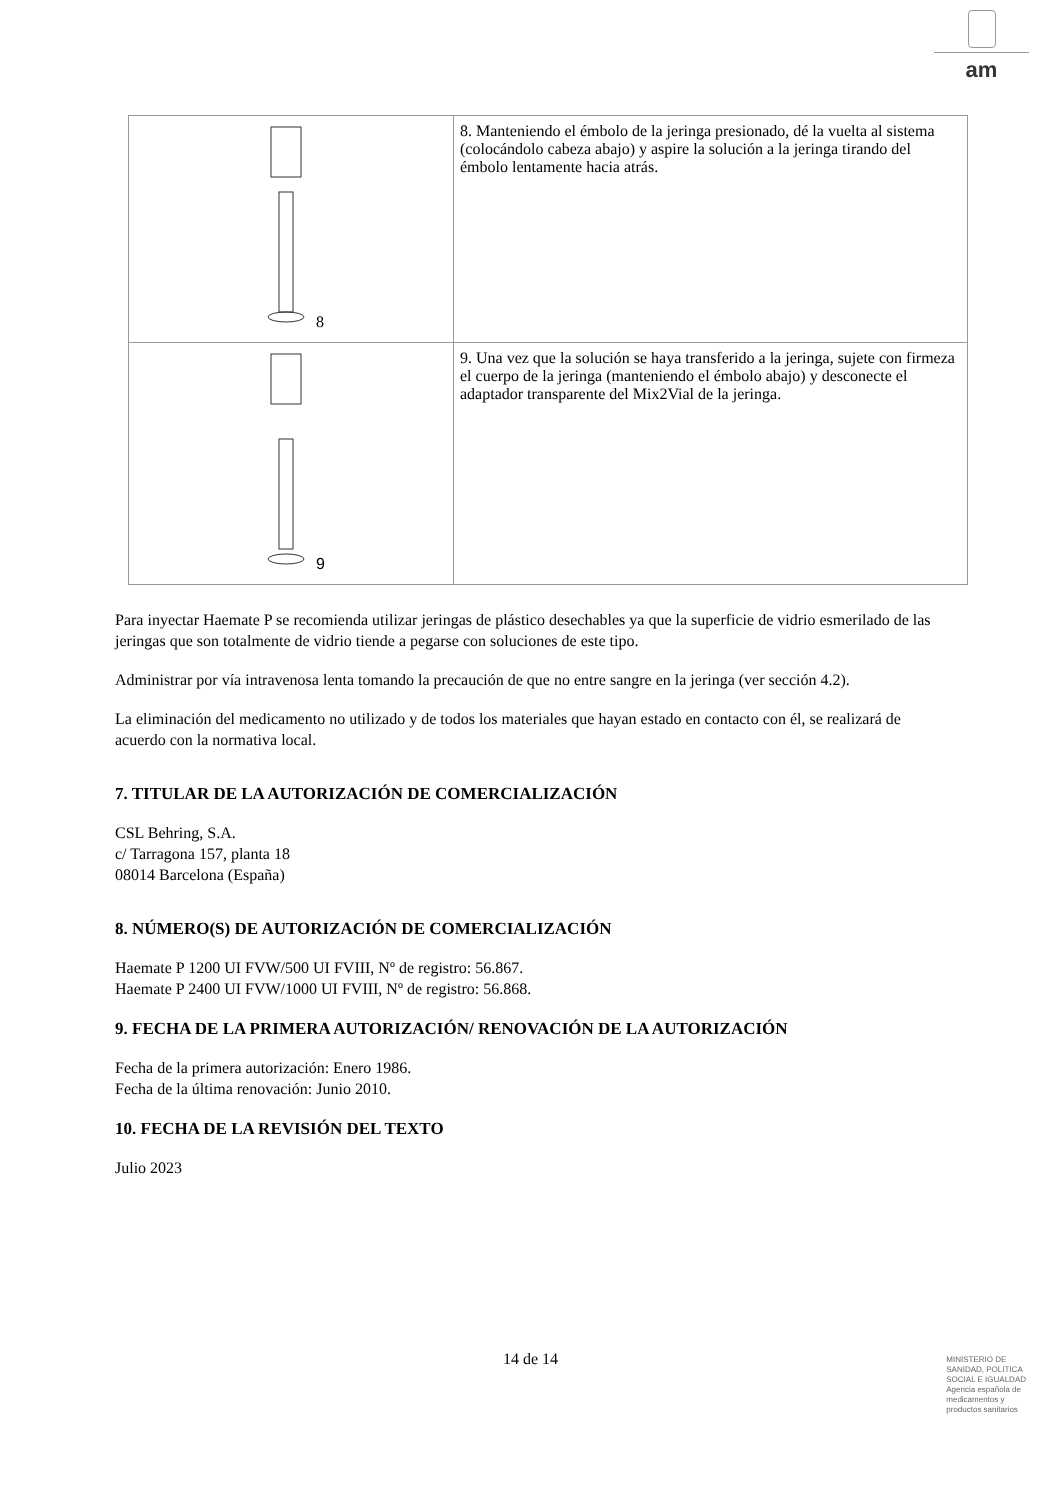am
| 8 | 8. Manteniendo el émbolo de la jeringa presionado, dé la vuelta al sistema (colocándolo cabeza abajo) y aspire la solución a la jeringa tirando del émbolo lentamente hacia atrás. |
| 9 | 9. Una vez que la solución se haya transferido a la jeringa, sujete con firmeza el cuerpo de la jeringa (manteniendo el émbolo abajo) y desconecte el adaptador transparente del Mix2Vial de la jeringa. |
Para inyectar Haemate P se recomienda utilizar jeringas de plástico desechables ya que la superficie de vidrio esmerilado de las jeringas que son totalmente de vidrio tiende a pegarse con soluciones de este tipo.
Administrar por vía intravenosa lenta tomando la precaución de que no entre sangre en la jeringa (ver sección 4.2).
La eliminación del medicamento no utilizado y de todos los materiales que hayan estado en contacto con él, se realizará de acuerdo con la normativa local.
7. TITULAR DE LA AUTORIZACIÓN DE COMERCIALIZACIÓN
CSL Behring, S.A.
c/ Tarragona 157, planta 18
08014 Barcelona (España)
8. NÚMERO(S) DE AUTORIZACIÓN DE COMERCIALIZACIÓN
Haemate P 1200 UI FVW/500 UI FVIII, Nº de registro: 56.867.
Haemate P 2400 UI FVW/1000 UI FVIII, Nº de registro: 56.868.
9. FECHA DE LA PRIMERA AUTORIZACIÓN/ RENOVACIÓN DE LA AUTORIZACIÓN
Fecha de la primera autorización: Enero 1986.
Fecha de la última renovación: Junio 2010.
10. FECHA DE LA REVISIÓN DEL TEXTO
Julio 2023
14 de 14
MINISTERIO DE
SANIDAD, POLITICA
SOCIAL E IGUALDAD
Agencia española de
medicamentos y
productos sanitarios